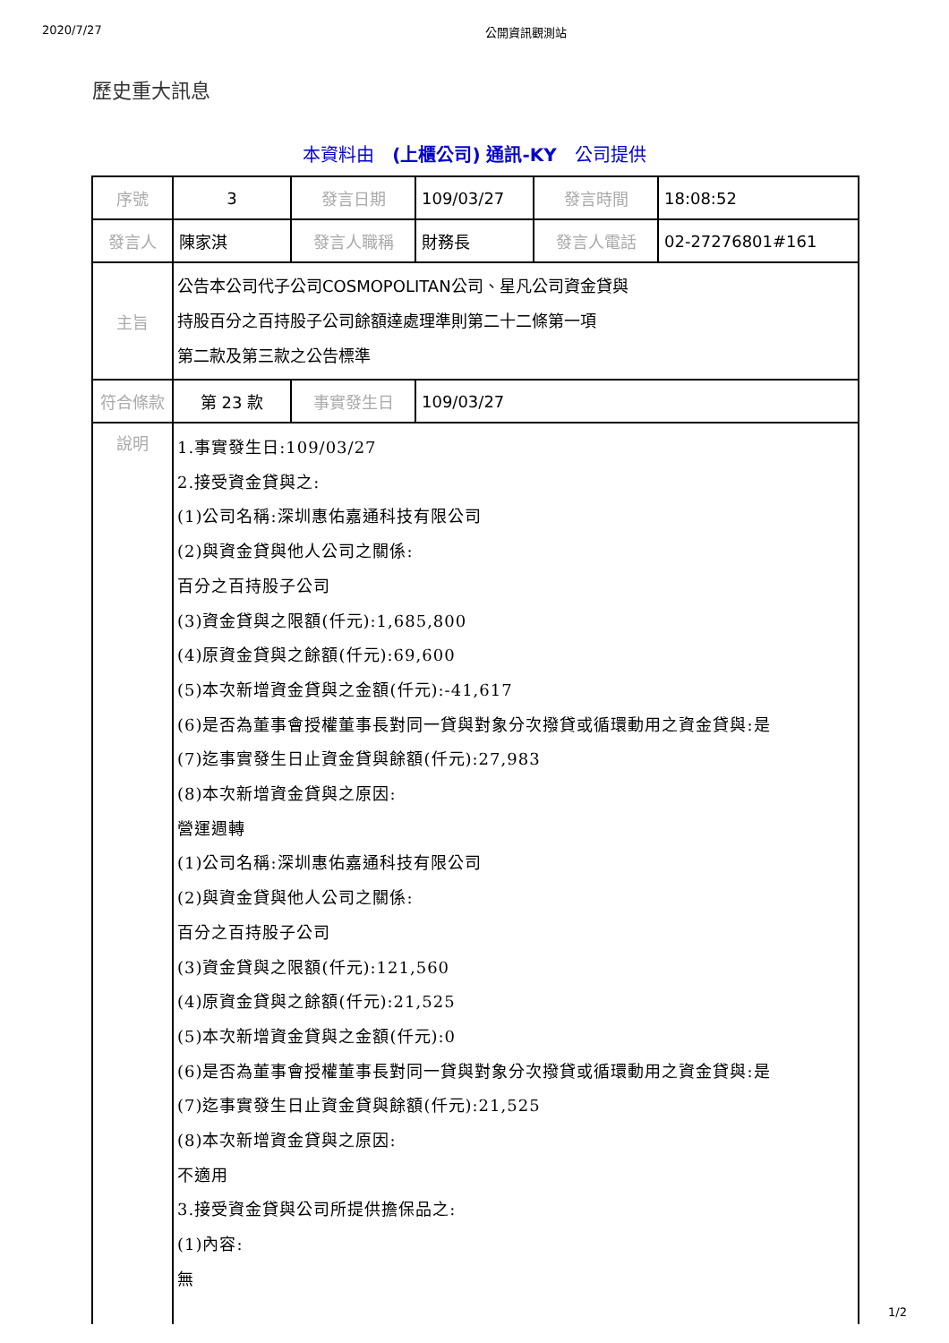2020/7/27 公開資訊觀測站
歷史重大訊息
本資料由　(上櫃公司) 通訊-KY　公司提供
| 序號 | 3 | 發言日期 | 109/03/27 | 發言時間 | 18:08:52 |
| 發言人 | 陳家淇 | 發言人職稱 | 財務長 | 發言人電話 | 02-27276801#161 |
| 主旨 | 公告本公司代子公司COSMOPOLITAN公司、星凡公司資金貸與 持股百分之百持股子公司餘額達處理準則第二十二條第一項 第二款及第三款之公告標準 | | | | |
| 符合條款 | 第 23 款 | 事實發生日 | 109/03/27 | | |
| 說明 | 1.事實發生日:109/03/27 2.接受資金貸與之: (1)公司名稱:深圳惠佑嘉通科技有限公司 (2)與資金貸與他人公司之關係: 百分之百持股子公司 (3)資金貸與之限額(仟元):1,685,800 (4)原資金貸與之餘額(仟元):69,600 (5)本次新增資金貸與之金額(仟元):-41,617 (6)是否為董事會授權董事長對同一貸與對象分次撥貸或循環動用之資金貸與:是 (7)迄事實發生日止資金貸與餘額(仟元):27,983 (8)本次新增資金貸與之原因: 營運週轉 (1)公司名稱:深圳惠佑嘉通科技有限公司 (2)與資金貸與他人公司之關係: 百分之百持股子公司 (3)資金貸與之限額(仟元):121,560 (4)原資金貸與之餘額(仟元):21,525 (5)本次新增資金貸與之金額(仟元):0 (6)是否為董事會授權董事長對同一貸與對象分次撥貸或循環動用之資金貸與:是 (7)迄事實發生日止資金貸與餘額(仟元):21,525 (8)本次新增資金貸與之原因: 不適用 3.接受資金貸與公司所提供擔保品之: (1)內容: 無 | | | | |
1/2